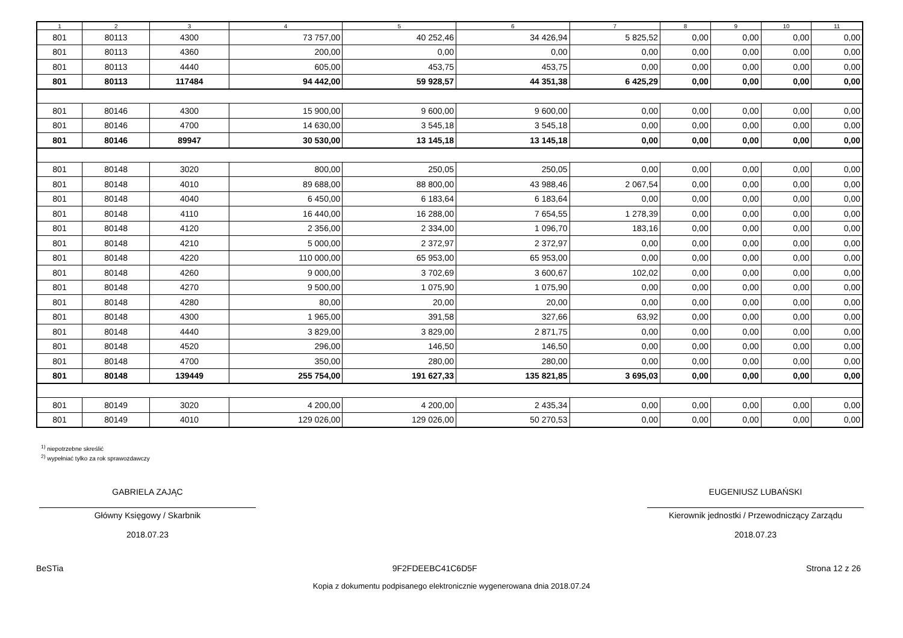| 1 | 2 | 3 | 4 | 5 | 6 | 7 | 8 | 9 | 10 | 11 |
| --- | --- | --- | --- | --- | --- | --- | --- | --- | --- | --- |
| 801 | 80113 | 4300 | 73 757,00 | 40 252,46 | 34 426,94 | 5 825,52 | 0,00 | 0,00 | 0,00 | 0,00 |
| 801 | 80113 | 4360 | 200,00 | 0,00 | 0,00 | 0,00 | 0,00 | 0,00 | 0,00 | 0,00 |
| 801 | 80113 | 4440 | 605,00 | 453,75 | 453,75 | 0,00 | 0,00 | 0,00 | 0,00 | 0,00 |
| 801 | 80113 | 117484 | 94 442,00 | 59 928,57 | 44 351,38 | 6 425,29 | 0,00 | 0,00 | 0,00 | 0,00 |
| 801 | 80146 | 4300 | 15 900,00 | 9 600,00 | 9 600,00 | 0,00 | 0,00 | 0,00 | 0,00 | 0,00 |
| 801 | 80146 | 4700 | 14 630,00 | 3 545,18 | 3 545,18 | 0,00 | 0,00 | 0,00 | 0,00 | 0,00 |
| 801 | 80146 | 89947 | 30 530,00 | 13 145,18 | 13 145,18 | 0,00 | 0,00 | 0,00 | 0,00 | 0,00 |
| 801 | 80148 | 3020 | 800,00 | 250,05 | 250,05 | 0,00 | 0,00 | 0,00 | 0,00 | 0,00 |
| 801 | 80148 | 4010 | 89 688,00 | 88 800,00 | 43 988,46 | 2 067,54 | 0,00 | 0,00 | 0,00 | 0,00 |
| 801 | 80148 | 4040 | 6 450,00 | 6 183,64 | 6 183,64 | 0,00 | 0,00 | 0,00 | 0,00 | 0,00 |
| 801 | 80148 | 4110 | 16 440,00 | 16 288,00 | 7 654,55 | 1 278,39 | 0,00 | 0,00 | 0,00 | 0,00 |
| 801 | 80148 | 4120 | 2 356,00 | 2 334,00 | 1 096,70 | 183,16 | 0,00 | 0,00 | 0,00 | 0,00 |
| 801 | 80148 | 4210 | 5 000,00 | 2 372,97 | 2 372,97 | 0,00 | 0,00 | 0,00 | 0,00 | 0,00 |
| 801 | 80148 | 4220 | 110 000,00 | 65 953,00 | 65 953,00 | 0,00 | 0,00 | 0,00 | 0,00 | 0,00 |
| 801 | 80148 | 4260 | 9 000,00 | 3 702,69 | 3 600,67 | 102,02 | 0,00 | 0,00 | 0,00 | 0,00 |
| 801 | 80148 | 4270 | 9 500,00 | 1 075,90 | 1 075,90 | 0,00 | 0,00 | 0,00 | 0,00 | 0,00 |
| 801 | 80148 | 4280 | 80,00 | 20,00 | 20,00 | 0,00 | 0,00 | 0,00 | 0,00 | 0,00 |
| 801 | 80148 | 4300 | 1 965,00 | 391,58 | 327,66 | 63,92 | 0,00 | 0,00 | 0,00 | 0,00 |
| 801 | 80148 | 4440 | 3 829,00 | 3 829,00 | 2 871,75 | 0,00 | 0,00 | 0,00 | 0,00 | 0,00 |
| 801 | 80148 | 4520 | 296,00 | 146,50 | 146,50 | 0,00 | 0,00 | 0,00 | 0,00 | 0,00 |
| 801 | 80148 | 4700 | 350,00 | 280,00 | 280,00 | 0,00 | 0,00 | 0,00 | 0,00 | 0,00 |
| 801 | 80148 | 139449 | 255 754,00 | 191 627,33 | 135 821,85 | 3 695,03 | 0,00 | 0,00 | 0,00 | 0,00 |
| 801 | 80149 | 3020 | 4 200,00 | 4 200,00 | 2 435,34 | 0,00 | 0,00 | 0,00 | 0,00 | 0,00 |
| 801 | 80149 | 4010 | 129 026,00 | 129 026,00 | 50 270,53 | 0,00 | 0,00 | 0,00 | 0,00 | 0,00 |
<sup>1)</sup> niepotrzebne skreślić
<sup>2)</sup> wypełniać tylko za rok sprawozdawczy
GABRIELA ZAJĄC
Główny Księgowy / Skarbnik
2018.07.23
EUGENIUSZ LUBAŃSKI
Kierownik jednostki / Przewodniczący Zarządu
2018.07.23
BeSTia 9F2FDEEBC41C6D5F Strona 12 z 26
Kopia z dokumentu podpisanego elektronicznie wygenerowana dnia 2018.07.24